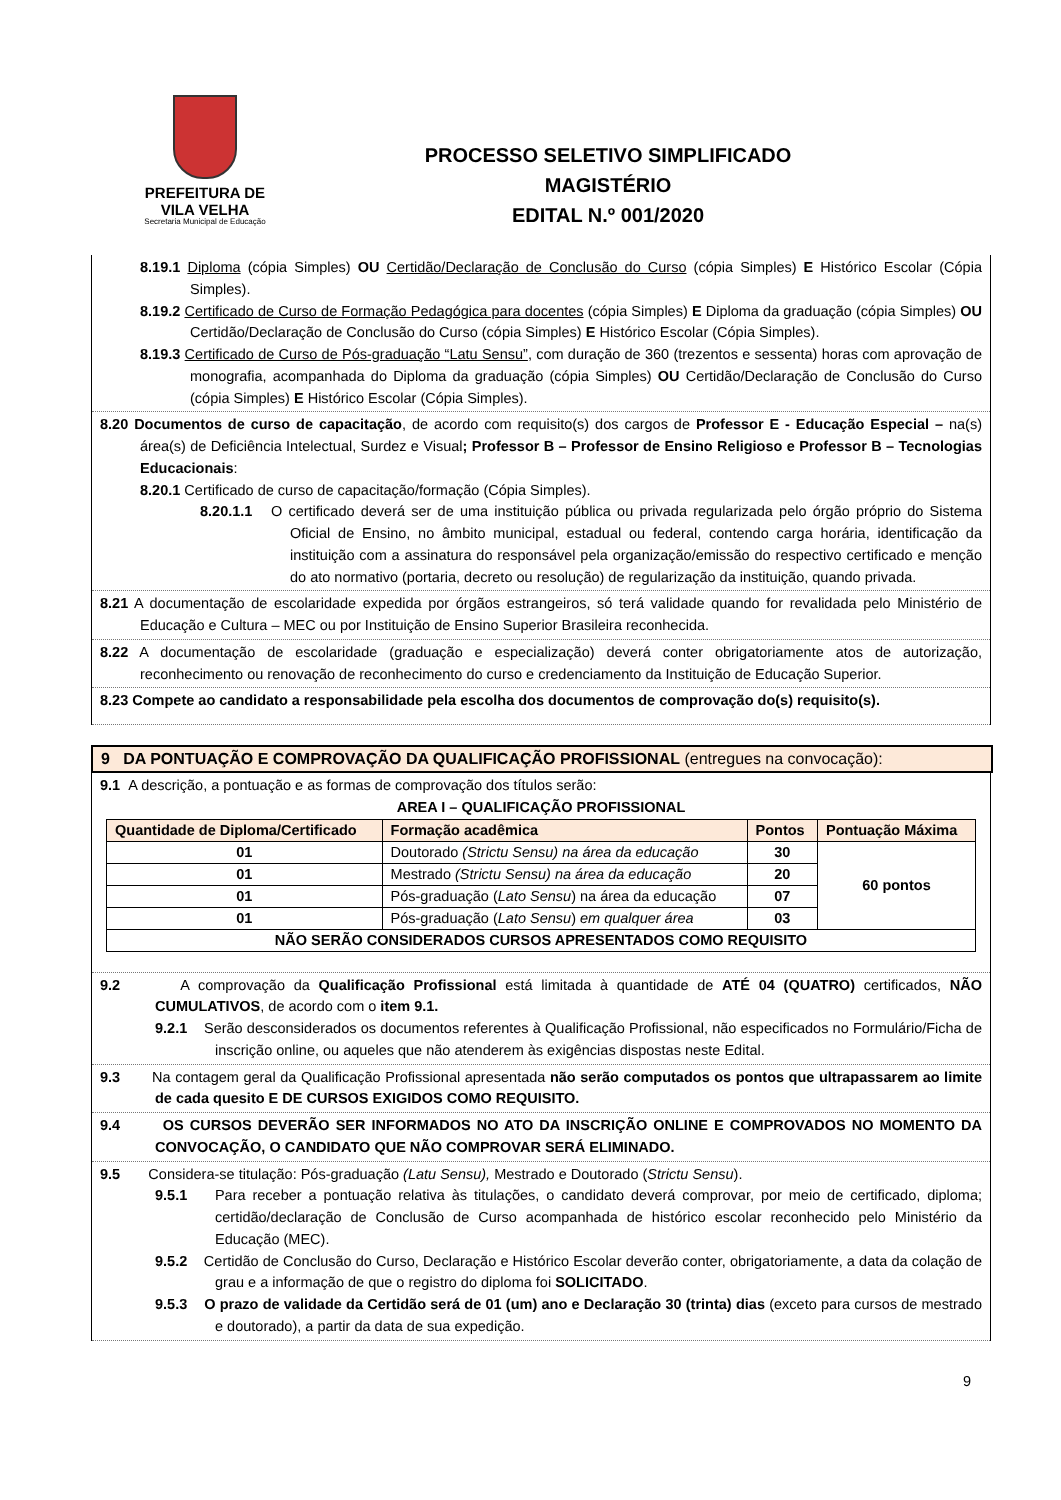PREFEITURA DE
VILA VELHA
Secretaria Municipal de Educação
PROCESSO SELETIVO SIMPLIFICADO
MAGISTÉRIO
EDITAL N.º 001/2020
8.19.1 Diploma (cópia Simples) OU Certidão/Declaração de Conclusão do Curso (cópia Simples) E Histórico Escolar (Cópia Simples).
8.19.2 Certificado de Curso de Formação Pedagógica para docentes (cópia Simples) E Diploma da graduação (cópia Simples) OU Certidão/Declaração de Conclusão do Curso (cópia Simples) E Histórico Escolar (Cópia Simples).
8.19.3 Certificado de Curso de Pós-graduação “Latu Sensu”, com duração de 360 (trezentos e sessenta) horas com aprovação de monografia, acompanhada do Diploma da graduação (cópia Simples) OU Certidão/Declaração de Conclusão do Curso (cópia Simples) E Histórico Escolar (Cópia Simples).
8.20 Documentos de curso de capacitação, de acordo com requisito(s) dos cargos de Professor E - Educação Especial – na(s) área(s) de Deficiência Intelectual, Surdez e Visual; Professor B – Professor de Ensino Religioso e Professor B – Tecnologias Educacionais:
8.20.1 Certificado de curso de capacitação/formação (Cópia Simples).
8.20.1.1 O certificado deverá ser de uma instituição pública ou privada regularizada pelo órgão próprio do Sistema Oficial de Ensino, no âmbito municipal, estadual ou federal, contendo carga horária, identificação da instituição com a assinatura do responsável pela organização/emissão do respectivo certificado e menção do ato normativo (portaria, decreto ou resolução) de regularização da instituição, quando privada.
8.21 A documentação de escolaridade expedida por órgãos estrangeiros, só terá validade quando for revalidada pelo Ministério de Educação e Cultura – MEC ou por Instituição de Ensino Superior Brasileira reconhecida.
8.22 A documentação de escolaridade (graduação e especialização) deverá conter obrigatoriamente atos de autorização, reconhecimento ou renovação de reconhecimento do curso e credenciamento da Instituição de Educação Superior.
8.23 Compete ao candidato a responsabilidade pela escolha dos documentos de comprovação do(s) requisito(s).
9 DA PONTUAÇÃO E COMPROVAÇÃO DA QUALIFICAÇÃO PROFISSIONAL (entregues na convocação):
9.1 A descrição, a pontuação e as formas de comprovação dos títulos serão:
AREA I – QUALIFICAÇÃO PROFISSIONAL
| Quantidade de Diploma/Certificado | Formação acadêmica | Pontos | Pontuação Máxima |
| --- | --- | --- | --- |
| 01 | Doutorado (Strictu Sensu) na área da educação | 30 | 60 pontos |
| 01 | Mestrado (Strictu Sensu) na área da educação | 20 | |
| 01 | Pós-graduação ( Lato Sensu ) na área da educação | 07 | |
| 01 | Pós-graduação ( Lato Sensu ) em qualquer área | 03 | |
| NÃO SERÃO CONSIDERADOS CURSOS APRESENTADOS COMO REQUISITO | | | |
9.2 A comprovação da Qualificação Profissional está limitada à quantidade de ATÉ 04 (QUATRO) certificados, NÃO CUMULATIVOS, de acordo com o item 9.1.
9.2.1 Serão desconsiderados os documentos referentes à Qualificação Profissional, não especificados no Formulário/Ficha de inscrição online, ou aqueles que não atenderem às exigências dispostas neste Edital.
9.3 Na contagem geral da Qualificação Profissional apresentada não serão computados os pontos que ultrapassarem ao limite de cada quesito E DE CURSOS EXIGIDOS COMO REQUISITO.
9.4 OS CURSOS DEVERÃO SER INFORMADOS NO ATO DA INSCRIÇÃO ONLINE E COMPROVADOS NO MOMENTO DA CONVOCAÇÃO, O CANDIDATO QUE NÃO COMPROVAR SERÁ ELIMINADO.
9.5 Considera-se titulação: Pós-graduação (Latu Sensu), Mestrado e Doutorado (Strictu Sensu).
9.5.1 Para receber a pontuação relativa às titulações, o candidato deverá comprovar, por meio de certificado, diploma; certidão/declaração de Conclusão de Curso acompanhada de histórico escolar reconhecido pelo Ministério da Educação (MEC).
9.5.2 Certidão de Conclusão do Curso, Declaração e Histórico Escolar deverão conter, obrigatoriamente, a data da colação de grau e a informação de que o registro do diploma foi SOLICITADO.
9.5.3 O prazo de validade da Certidão será de 01 (um) ano e Declaração 30 (trinta) dias (exceto para cursos de mestrado e doutorado), a partir da data de sua expedição.
9